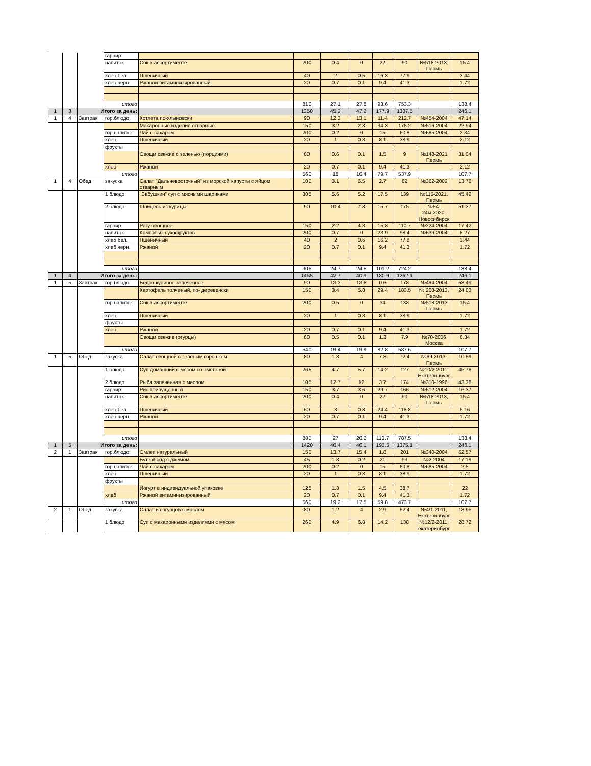| | | | гарнир | | | | | | | | |
| | | | напиток | Сок в ассортименте | 200 | 0.4 | 0 | 22 | 90 | №518-2013, Пермь | 15.4 |
| | | | хлеб бел. | Пшеничный | 40 | 2 | 0.5 | 16.3 | 77.9 | | 3.44 |
| | | | хлеб черн. | Ржаной витаминизированный | 20 | 0.7 | 0.1 | 9.4 | 41.3 | | 1.72 |
| | | | итого | | 810 | 27.1 | 27.8 | 93.6 | 753.3 | | 138.4 |
| 1 | 3 | Итого за день: | | | 1350 | 45.2 | 47.2 | 177.9 | 1337.5 | | 246.1 |
| 1 | 4 | Завтрак | гор.блюдо | Котлета по-хлыновски | 90 | 12.3 | 13.1 | 11.4 | 212.7 | №454-2004 | 47.14 |
| | | | | Макаронные изделия отварные | 150 | 3.2 | 2.8 | 34.3 | 175.2 | №516-2004 | 22.94 |
| | | | гор.напиток | Чай с сахаром | 200 | 0.2 | 0 | 15 | 60.8 | №685-2004 | 2.34 |
| | | | хлеб | Пшеничный | 20 | 1 | 0.3 | 8.1 | 38.9 | | 2.12 |
| | | | фрукты | | | | | | | | |
| | | | | Овощи свежие с зеленью (порциями) | 80 | 0.6 | 0.1 | 1.5 | 9 | №148-2021 Пермь | 31.04 |
| | | | хлеб | Ржаной | 20 | 0.7 | 0.1 | 9.4 | 41.3 | | 2.12 |
| | | | итого | | 560 | 18 | 16.4 | 79.7 | 537.9 | | 107.7 |
| 1 | 4 | Обед | закуска | Салат "Дальневосточный" из морской капусты с яйцом отварным | 100 | 3.1 | 6.5 | 2.7 | 82 | №362-2002 | 13.76 |
| | | | 1 блюдо | "Бабушкин" суп с мясными шариками | 305 | 5.6 | 5.2 | 17.5 | 139 | №115-2021, Пермь | 45.42 |
| | | | 2 блюдо | Шницель из курицы | 90 | 10.4 | 7.8 | 15.7 | 175 | №54-24м-2020, Новосибирск | 51.37 |
| | | | гарнир | Рагу овощное | 150 | 2.2 | 4.3 | 15.8 | 110.7 | №224-2004 | 17.42 |
| | | | напиток | Компот из сухофруктов | 200 | 0.7 | 0 | 23.9 | 98.4 | №639-2004 | 5.27 |
| | | | хлеб бел. | Пшеничный | 40 | 2 | 0.6 | 16.2 | 77.8 | | 3.44 |
| | | | хлеб черн. | Ржаной | 20 | 0.7 | 0.1 | 9.4 | 41.3 | | 1.72 |
| | | | итого | | 905 | 24.7 | 24.5 | 101.2 | 724.2 | | 138.4 |
| 1 | 4 | Итого за день: | | | 1465 | 42.7 | 40.9 | 180.9 | 1262.1 | | 246.1 |
| 1 | 5 | Завтрак | гор.блюдо | Бедро куриное запеченное | 90 | 13.3 | 13.6 | 0.6 | 178 | №494-2004 | 58.49 |
| | | | | Картофель толченый, по- деревенски | 150 | 3.4 | 5.8 | 29.4 | 183.5 | № 208-2013, Пермь | 24.03 |
| | | | гор.напиток | Сок в ассортименте | 200 | 0.5 | 0 | 34 | 138 | №518-2013 Пермь | 15.4 |
| | | | хлеб | Пшеничный | 20 | 1 | 0.3 | 8.1 | 38.9 | | 1.72 |
| | | | фрукты | | | | | | | | |
| | | | хлеб | Ржаной | 20 | 0.7 | 0.1 | 9.4 | 41.3 | | 1.72 |
| | | | | Овощи свежие (огурцы) | 60 | 0.5 | 0.1 | 1.3 | 7.9 | №70-2006 Москва | 6.34 |
| | | | итого | | 540 | 19.4 | 19.9 | 82.8 | 587.6 | | 107.7 |
| 1 | 5 | Обед | закуска | Салат овощной с зеленым горошком | 80 | 1.8 | 4 | 7.3 | 72.4 | №69-2013, Пермь | 10.59 |
| | | | 1 блюдо | Суп домашний с мясом со сметаной | 265 | 4.7 | 5.7 | 14.2 | 127 | №10/2-2011, Екатеринбург | 45.78 |
| | | | 2 блюдо | Рыба запеченная с маслом | 105 | 12.7 | 12 | 3.7 | 174 | №310-1996 | 43.38 |
| | | | гарнир | Рис припущенный | 150 | 3.7 | 3.6 | 29.7 | 166 | №512-2004 | 16.37 |
| | | | напиток | Сок в ассортименте | 200 | 0.4 | 0 | 22 | 90 | №518-2013, Пермь | 15.4 |
| | | | хлеб бел. | Пшеничный | 60 | 3 | 0.8 | 24.4 | 116.8 | | 5.16 |
| | | | хлеб черн. | Ржаной | 20 | 0.7 | 0.1 | 9.4 | 41.3 | | 1.72 |
| | | | итого | | 880 | 27 | 26.2 | 110.7 | 787.5 | | 138.4 |
| 1 | 5 | Итого за день: | | | 1420 | 46.4 | 46.1 | 193.5 | 1375.1 | | 246.1 |
| 2 | 1 | Завтрак | гор.блюдо | Омлет натуральный | 150 | 13.7 | 15.4 | 1.8 | 201 | №340-2004 | 62.57 |
| | | | | Бутерброд с джемом | 45 | 1.8 | 0.2 | 21 | 93 | №2-2004 | 17.19 |
| | | | гор.напиток | Чай с сахаром | 200 | 0.2 | 0 | 15 | 60.8 | №685-2004 | 2.5 |
| | | | хлеб | Пшеничный | 20 | 1 | 0.3 | 8.1 | 38.9 | | 1.72 |
| | | | фрукты | | | | | | | | |
| | | | | Йогурт в индивидуальной упаковке | 125 | 1.8 | 1.5 | 4.5 | 38.7 | | 22 |
| | | | хлеб | Ржаной витаминизированный | 20 | 0.7 | 0.1 | 9.4 | 41.3 | | 1.72 |
| | | | итого | | 560 | 19.2 | 17.5 | 59.8 | 473.7 | | 107.7 |
| 2 | 1 | Обед | закуска | Салат из огурцов с маслом | 80 | 1.2 | 4 | 2.9 | 52.4 | №4/1-2011, Екатеринбург | 18.95 |
| | | | 1 блюдо | Суп с макаронными изделиями с мясом | 260 | 4.9 | 6.8 | 14.2 | 138 | №12/2-2011, екатеринбург | 28.72 |